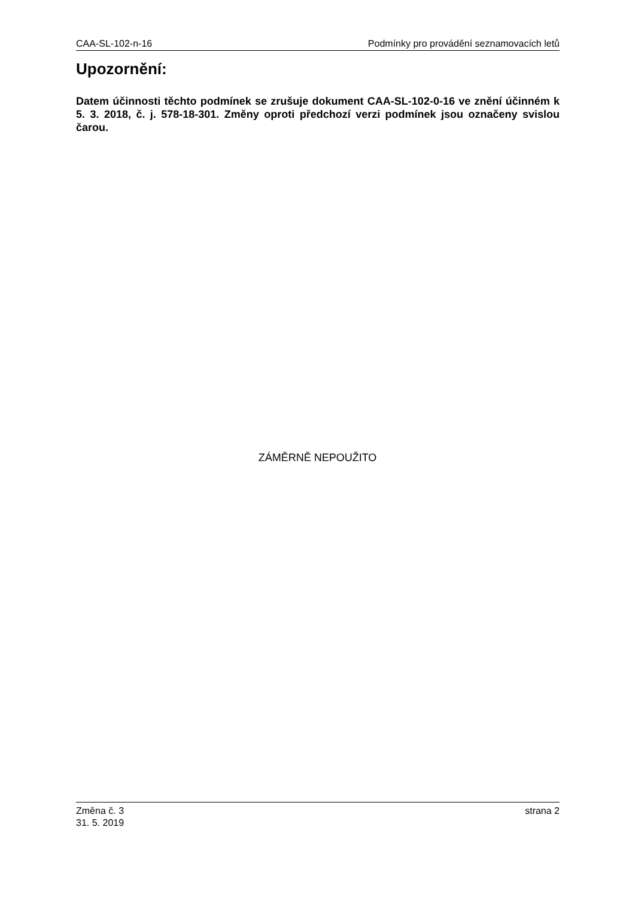CAA-SL-102-n-16 Podmínky pro provádění seznamovacích letů
Upozornění:
Datem účinnosti těchto podmínek se zrušuje dokument CAA-SL-102-0-16 ve znění účinném k 5. 3. 2018, č. j. 578-18-301. Změny oproti předchozí verzi podmínek jsou označeny svislou čarou.
ZÁMĚRNĚ NEPOUŽITO
Změna č. 3
31. 5. 2019 strana 2